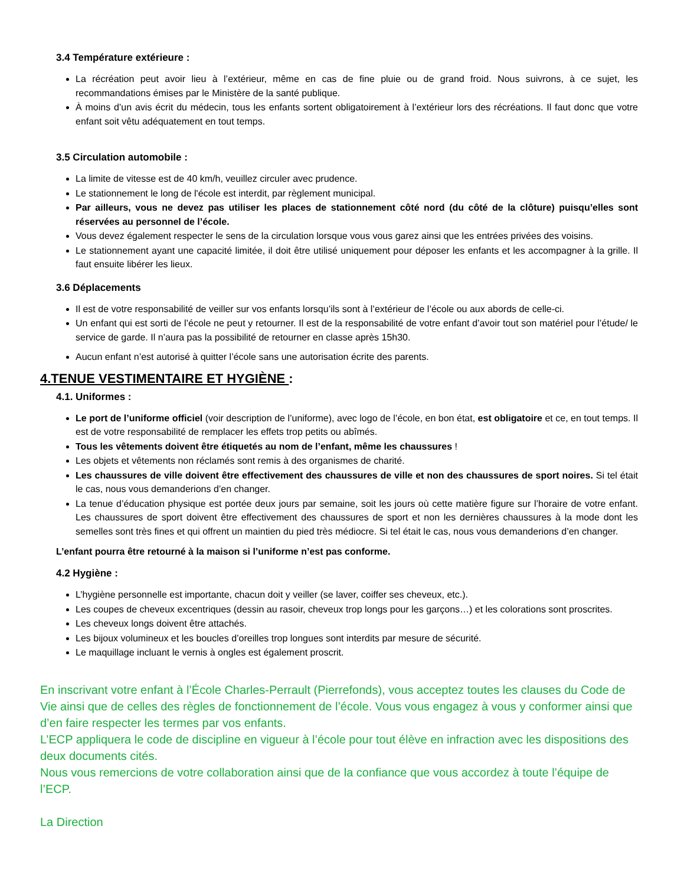3.4 Température extérieure :
La récréation peut avoir lieu à l’extérieur, même en cas de fine pluie ou de grand froid. Nous suivrons, à ce sujet, les recommandations émises par le Ministère de la santé publique.
À moins d’un avis écrit du médecin, tous les enfants sortent obligatoirement à l’extérieur lors des récréations. Il faut donc que votre enfant soit vêtu adéquatement en tout temps.
3.5 Circulation automobile :
La limite de vitesse est de 40 km/h, veuillez circuler avec prudence.
Le stationnement le long de l'école est interdit, par règlement municipal.
Par ailleurs, vous ne devez pas utiliser les places de stationnement côté nord (du côté de la clôture) puisqu’elles sont réservées au personnel de l’école.
Vous devez également respecter le sens de la circulation lorsque vous vous garez ainsi que les entrées privées des voisins.
Le stationnement ayant une capacité limitée, il doit être utilisé uniquement pour déposer les enfants et les accompagner à la grille. Il faut ensuite libérer les lieux.
3.6 Déplacements
Il est de votre responsabilité de veiller sur vos enfants lorsqu’ils sont à l’extérieur de l’école ou aux abords de celle-ci.
Un enfant qui est sorti de l’école ne peut y retourner. Il est de la responsabilité de votre enfant d’avoir tout son matériel pour l’étude/ le service de garde. Il n’aura pas la possibilité de retourner en classe après 15h30.
Aucun enfant n’est autorisé à quitter l’école sans une autorisation écrite des parents.
4.TENUE VESTIMENTAIRE ET HYGIÈNE :
4.1. Uniformes :
Le port de l’uniforme officiel (voir description de l’uniforme), avec logo de l’école, en bon état, est obligatoire et ce, en tout temps. Il est de votre responsabilité de remplacer les effets trop petits ou abîmés.
Tous les vêtements doivent être étiquetés au nom de l’enfant, même les chaussures !
Les objets et vêtements non réclamés sont remis à des organismes de charité.
Les chaussures de ville doivent être effectivement des chaussures de ville et non des chaussures de sport noires. Si tel était le cas, nous vous demanderions d’en changer.
La tenue d’éducation physique est portée deux jours par semaine, soit les jours où cette matière figure sur l’horaire de votre enfant. Les chaussures de sport doivent être effectivement des chaussures de sport et non les dernières chaussures à la mode dont les semelles sont très fines et qui offrent un maintien du pied très médiocre. Si tel était le cas, nous vous demanderions d’en changer.
L’enfant pourra être retourné à la maison si l’uniforme n’est pas conforme.
4.2 Hygiène :
L’hygiène personnelle est importante, chacun doit y veiller (se laver, coiffer ses cheveux, etc.).
Les coupes de cheveux excentriques (dessin au rasoir, cheveux trop longs pour les garçons…) et les colorations sont proscrites.
Les cheveux longs doivent être attachés.
Les bijoux volumineux et les boucles d’oreilles trop longues sont interdits par mesure de sécurité.
Le maquillage incluant le vernis à ongles est également proscrit.
En inscrivant votre enfant à l’École Charles-Perrault (Pierrefonds), vous acceptez toutes les clauses du Code de Vie ainsi que de celles des règles de fonctionnement de l’école. Vous vous engagez à vous y conformer ainsi que d’en faire respecter les termes par vos enfants.
L’ECP appliquera le code de discipline en vigueur à l’école pour tout élève en infraction avec les dispositions des deux documents cités.
Nous vous remercions de votre collaboration ainsi que de la confiance que vous accordez à toute l’équipe de l’ECP.
La Direction